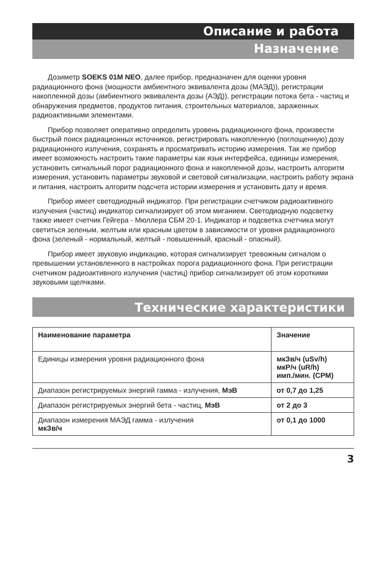Описание и работа
Назначение
Дозиметр SOEKS 01M NEO, далее прибор, предназначен для оценки уровня радиационного фона (мощности амбиентного эквивалента дозы (МАЭД)), регистрации накопленной дозы (амбиентного эквивалента дозы (АЭД)), регистрации потока бета - частиц и обнаружения предметов, продуктов питания, строительных материалов, зараженных радиоактивными элементами.
Прибор позволяет оперативно определить уровень радиационного фона, произвести быстрый поиск радиационных источников, регистрировать накопленную (поглощенную) дозу радиационного излучения, сохранять и просматривать историю измерения. Так же прибор имеет возможность настроить такие параметры как язык интерфейса, единицы измерения, установить сигнальный порог радиационного фона и накопленной дозы, настроить алгоритм измерения, установить параметры звуковой и световой сигнализации, настроить работу экрана и питания, настроить алгоритм подсчета истории измерения и установить дату и время.
Прибор имеет светодиодный индикатор. При регистрации счетчиком радиоактивного излучения (частиц) индикатор сигнализирует об этом миганием. Светодиодную подсветку также имеет счетчик Гейгера - Мюллера СБМ 20-1. Индикатор и подсветка счетчика могут светиться зеленым, желтым или красным цветом в зависимости от уровня радиационного фона (зеленый - нормальный, желтый - повышенный, красный - опасный).
Прибор имеет звуковую индикацию, которая сигнализирует тревожным сигналом о превышении установленного в настройках порога радиационного фона. При регистрации счетчиком радиоактивного излучения (частиц) прибор сигнализирует об этом короткими звуковыми щелчками.
Технические характеристики
| Наименование параметра | Значение |
| --- | --- |
| Единицы измерения уровня радиационного фона | мкЗв/ч (uSv/h) мкР/ч (uR/h) имп./мин. (CPM) |
| Диапазон регистрируемых энергий гамма - излучения, МэВ | от 0,7 до 1,25 |
| Диапазон регистрируемых энергий бета - частиц, МэВ | от 2 до 3 |
| Диапазон измерения МАЭД гамма - излучения мкЗв/ч | от 0,1 до 1000 |
3